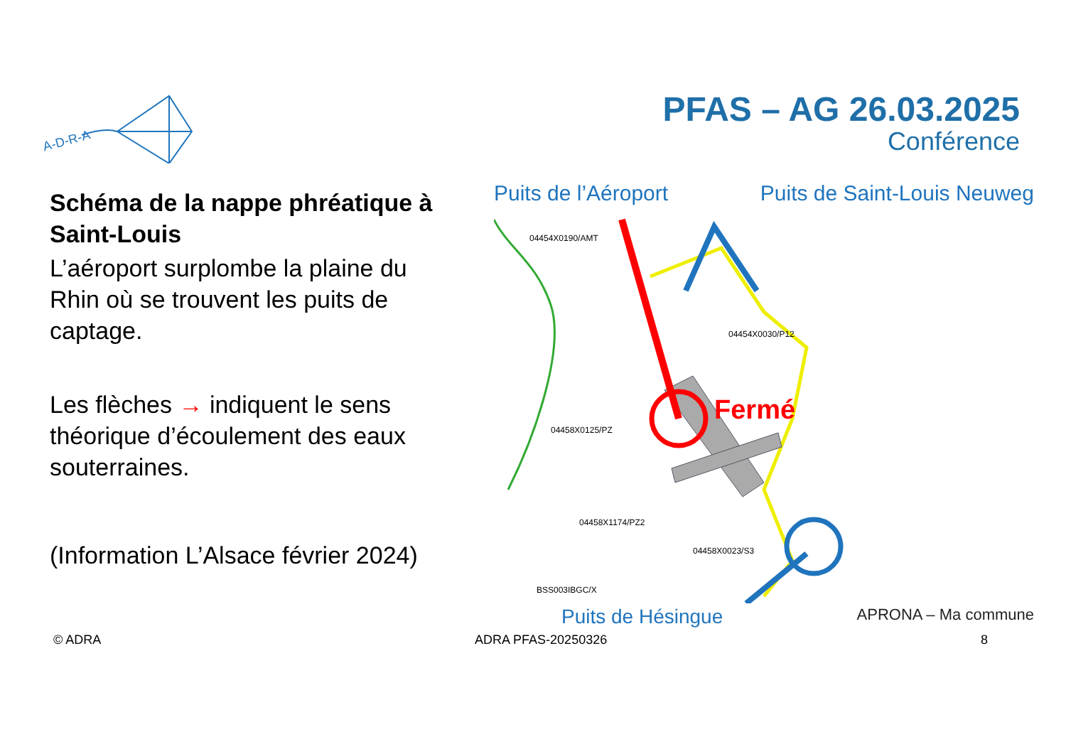A-D-R-A
PFAS – AG 26.03.2025
Conférence
Schéma de la nappe phréatique à Saint-Louis
L’aéroport surplombe la plaine du Rhin où se trouvent les puits de captage.
Les flèches → indiquent le sens théorique d’écoulement des eaux souterraines.
(Information L’Alsace février 2024)
Puits de l’Aéroport Puits de Saint-Louis Neuweg
Fermé
04454X0190/AMT
04454X0030/P12
04458X0125/PZ
04458X1174/PZ2
04458X0023/S3
BSS003IBGC/X
Puits de Hésingue APRONA – Ma commune
© ADRA ADRA PFAS-20250326 8